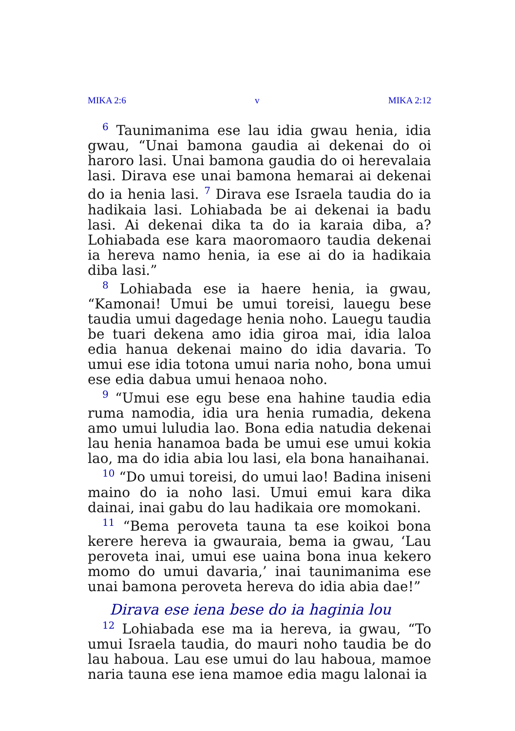MIKA 2:6 v MIKA 2:12
<sup>6</sup> Taunimanima ese lau idia gwau henia, idia gwau, “Unai bamona gaudia ai dekenai do oi haroro lasi. Unai bamona gaudia do oi herevalaia lasi. Dirava ese unai bamona hemarai ai dekenai do ia henia lasi. <sup>7</sup> Dirava ese Israela taudia do ia hadikaia lasi. Lohiabada be ai dekenai ia badu lasi. Ai dekenai dika ta do ia karaia diba, a? Lohiabada ese kara maoromaoro taudia dekenai ia hereva namo henia, ia ese ai do ia hadikaia diba lasi.”
<sup>8</sup> Lohiabada ese ia haere henia, ia gwau, “Kamonai! Umui be umui toreisi, lauegu bese taudia umui dagedage henia noho. Lauegu taudia be tuari dekena amo idia giroa mai, idia laloa edia hanua dekenai maino do idia davaria. To umui ese idia totona umui naria noho, bona umui ese edia dabua umui henaoa noho.
<sup>9</sup> “Umui ese egu bese ena hahine taudia edia ruma namodia, idia ura henia rumadia, dekena amo umui luludia lao. Bona edia natudia dekenai lau henia hanamoa bada be umui ese umui kokia lao, ma do idia abia lou lasi, ela bona hanaihanai.
<sup>10</sup> “Do umui toreisi, do umui lao! Badina iniseni maino do ia noho lasi. Umui emui kara dika dainai, inai gabu do lau hadikaia ore momokani.
<sup>11</sup> “Bema peroveta tauna ta ese koikoi bona kerere hereva ia gwauraia, bema ia gwau, ‘Lau peroveta inai, umui ese uaina bona inua kekero momo do umui davaria,’ inai taunimanima ese unai bamona peroveta hereva do idia abia dae!”
Dirava ese iena bese do ia haginia lou
<sup>12</sup> Lohiabada ese ma ia hereva, ia gwau, “To umui Israela taudia, do mauri noho taudia be do lau haboua. Lau ese umui do lau haboua, mamoe naria tauna ese iena mamoe edia magu lalonai ia